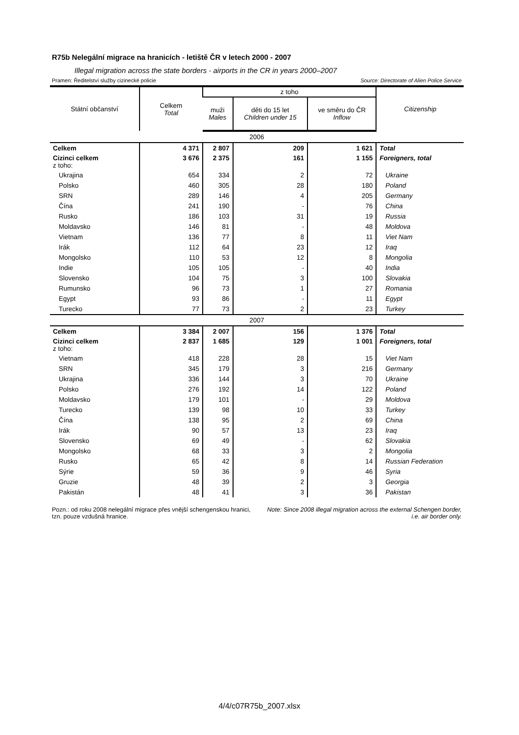R75b Nelegální migrace na hranicích - letiště ČR v letech 2000 - 2007
Illegal migration across the state borders - airports in the CR in years 2000–2007
Pramen: Ředitelství služby cizinecké policie Source: Directorate of Alien Police Service
| Státní občanství | Celkem Total | z toho | | | Citizenship |
| --- | --- | --- | --- | --- | --- |
| | | muži Males | děti do 15 let Children under 15 | ve směru do ČR Inflow | |
| 2006 | | | | | |
| Celkem | 4 371 | 2 807 | 209 | 1 621 | Total |
| Cizinci celkem z toho: | 3 676 | 2 375 | 161 | 1 155 | Foreigners, total |
| Ukrajina | 654 | 334 | 2 | 72 | Ukraine |
| Polsko | 460 | 305 | 28 | 180 | Poland |
| SRN | 289 | 146 | 4 | 205 | Germany |
| Čína | 241 | 190 | - | 76 | China |
| Rusko | 186 | 103 | 31 | 19 | Russia |
| Moldavsko | 146 | 81 | - | 48 | Moldova |
| Vietnam | 136 | 77 | 8 | 11 | Viet Nam |
| Irák | 112 | 64 | 23 | 12 | Iraq |
| Mongolsko | 110 | 53 | 12 | 8 | Mongolia |
| Indie | 105 | 105 | - | 40 | India |
| Slovensko | 104 | 75 | 3 | 100 | Slovakia |
| Rumunsko | 96 | 73 | 1 | 27 | Romania |
| Egypt | 93 | 86 | - | 11 | Egypt |
| Turecko | 77 | 73 | 2 | 23 | Turkey |
| 2007 | | | | | |
| Celkem | 3 384 | 2 007 | 156 | 1 376 | Total |
| Cizinci celkem z toho: | 2 837 | 1 685 | 129 | 1 001 | Foreigners, total |
| Vietnam | 418 | 228 | 28 | 15 | Viet Nam |
| SRN | 345 | 179 | 3 | 216 | Germany |
| Ukrajina | 336 | 144 | 3 | 70 | Ukraine |
| Polsko | 276 | 192 | 14 | 122 | Poland |
| Moldavsko | 179 | 101 | - | 29 | Moldova |
| Turecko | 139 | 98 | 10 | 33 | Turkey |
| Čína | 138 | 95 | 2 | 69 | China |
| Irák | 90 | 57 | 13 | 23 | Iraq |
| Slovensko | 69 | 49 | - | 62 | Slovakia |
| Mongolsko | 68 | 33 | 3 | 2 | Mongolia |
| Rusko | 65 | 42 | 8 | 14 | Russian Federation |
| Sýrie | 59 | 36 | 9 | 46 | Syria |
| Gruzie | 48 | 39 | 2 | 3 | Georgia |
| Pakistán | 48 | 41 | 3 | 36 | Pakistan |
Pozn.: od roku 2008 nelegální migrace přes vnější schengenskou hranici, tzn. pouze vzdušná hranice.
Note: Since 2008 illegal migration across the external Schengen border, i.e. air border only.
4/4/c07R75b_2007.xlsx